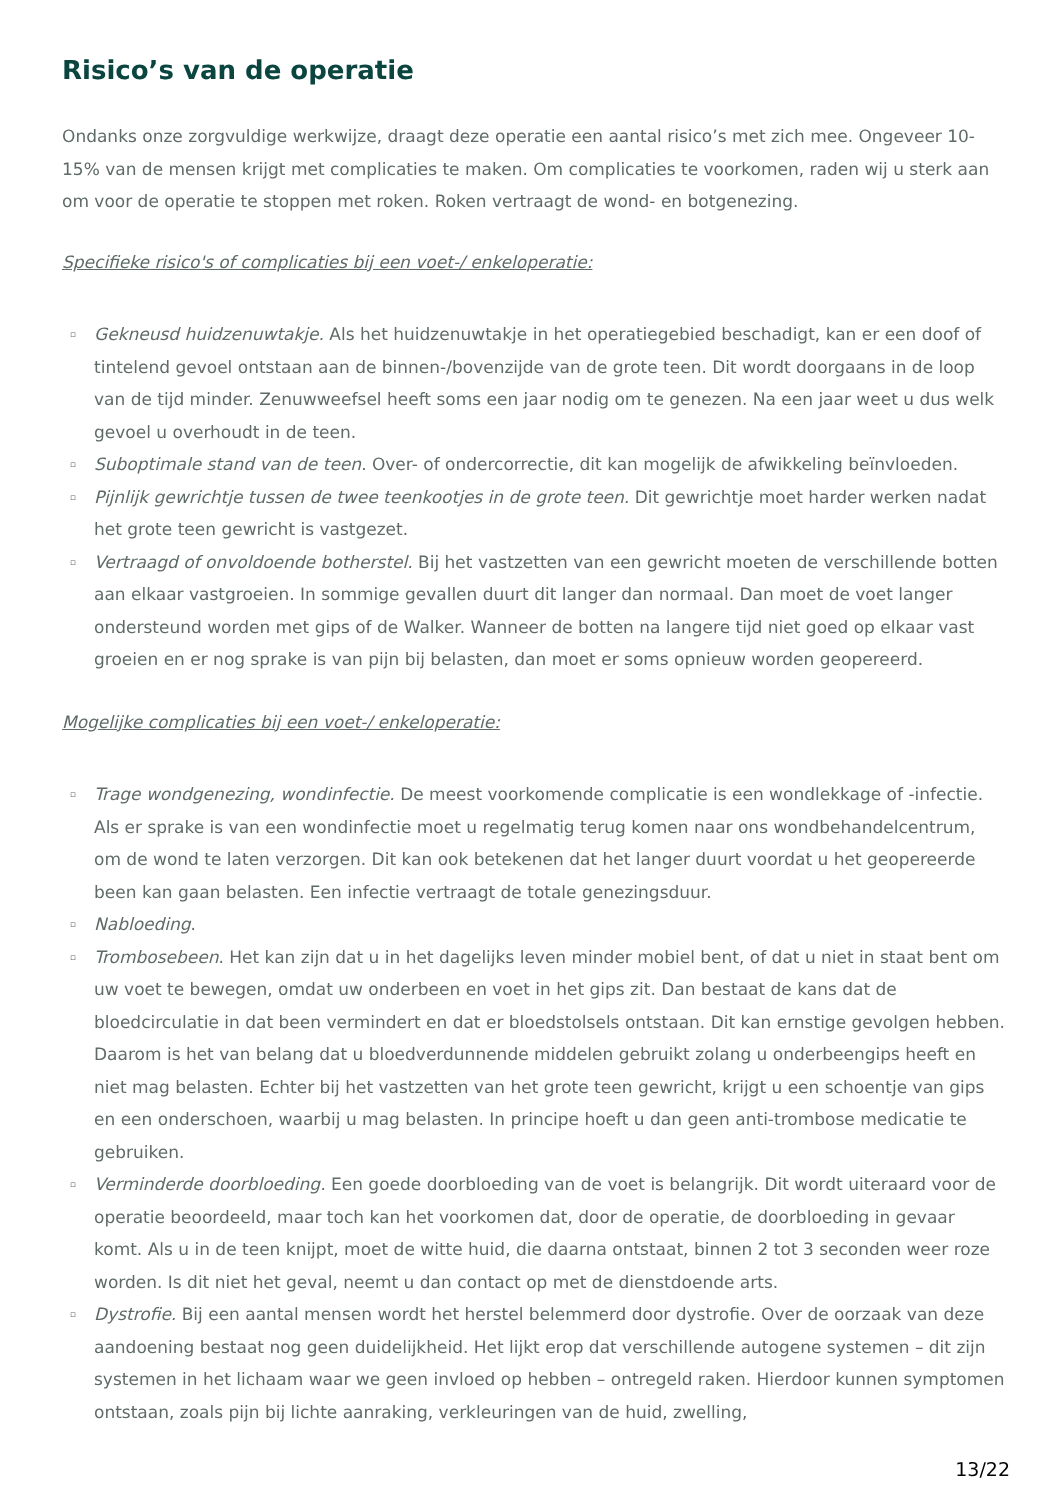Risico’s van de operatie
Ondanks onze zorgvuldige werkwijze, draagt deze operatie een aantal risico’s met zich mee. Ongeveer 10-15% van de mensen krijgt met complicaties te maken. Om complicaties te voorkomen, raden wij u sterk aan om voor de operatie te stoppen met roken. Roken vertraagt de wond- en botgenezing.
Specifieke risico's of complicaties bij een voet-/ enkeloperatie:
▫ Gekneusd huidzenuwtakje. Als het huidzenuwtakje in het operatiegebied beschadigt, kan er een doof of tintelend gevoel ontstaan aan de binnen-/bovenzijde van de grote teen. Dit wordt doorgaans in de loop van de tijd minder. Zenuwweefsel heeft soms een jaar nodig om te genezen. Na een jaar weet u dus welk gevoel u overhoudt in de teen.
▫ Suboptimale stand van de teen. Over- of ondercorrectie, dit kan mogelijk de afwikkeling beïnvloeden.
▫ Pijnlijk gewrichtje tussen de twee teenkootjes in de grote teen. Dit gewrichtje moet harder werken nadat het grote teen gewricht is vastgezet.
▫ Vertraagd of onvoldoende botherstel. Bij het vastzetten van een gewricht moeten de verschillende botten aan elkaar vastgroeien. In sommige gevallen duurt dit langer dan normaal. Dan moet de voet langer ondersteund worden met gips of de Walker. Wanneer de botten na langere tijd niet goed op elkaar vast groeien en er nog sprake is van pijn bij belasten, dan moet er soms opnieuw worden geopereerd.
Mogelijke complicaties bij een voet-/ enkeloperatie:
▫ Trage wondgenezing, wondinfectie. De meest voorkomende complicatie is een wondlekkage of -infectie. Als er sprake is van een wondinfectie moet u regelmatig terug komen naar ons wondbehandelcentrum, om de wond te laten verzorgen. Dit kan ook betekenen dat het langer duurt voordat u het geopereerde been kan gaan belasten. Een infectie vertraagt de totale genezingsduur.
▫ Nabloeding.
▫ Trombosebeen. Het kan zijn dat u in het dagelijks leven minder mobiel bent, of dat u niet in staat bent om uw voet te bewegen, omdat uw onderbeen en voet in het gips zit. Dan bestaat de kans dat de bloedcirculatie in dat been vermindert en dat er bloedstolsels ontstaan. Dit kan ernstige gevolgen hebben. Daarom is het van belang dat u bloedverdunnende middelen gebruikt zolang u onderbeengips heeft en niet mag belasten. Echter bij het vastzetten van het grote teen gewricht, krijgt u een schoentje van gips en een onderschoen, waarbij u mag belasten. In principe hoeft u dan geen anti-trombose medicatie te gebruiken.
▫ Verminderde doorbloeding. Een goede doorbloeding van de voet is belangrijk. Dit wordt uiteraard voor de operatie beoordeeld, maar toch kan het voorkomen dat, door de operatie, de doorbloeding in gevaar komt. Als u in de teen knijpt, moet de witte huid, die daarna ontstaat, binnen 2 tot 3 seconden weer roze worden. Is dit niet het geval, neemt u dan contact op met de dienstdoende arts.
▫ Dystrofie. Bij een aantal mensen wordt het herstel belemmerd door dystrofie. Over de oorzaak van deze aandoening bestaat nog geen duidelijkheid. Het lijkt erop dat verschillende autogene systemen – dit zijn systemen in het lichaam waar we geen invloed op hebben – ontregeld raken. Hierdoor kunnen symptomen ontstaan, zoals pijn bij lichte aanraking, verkleuringen van de huid, zwelling,
13/22